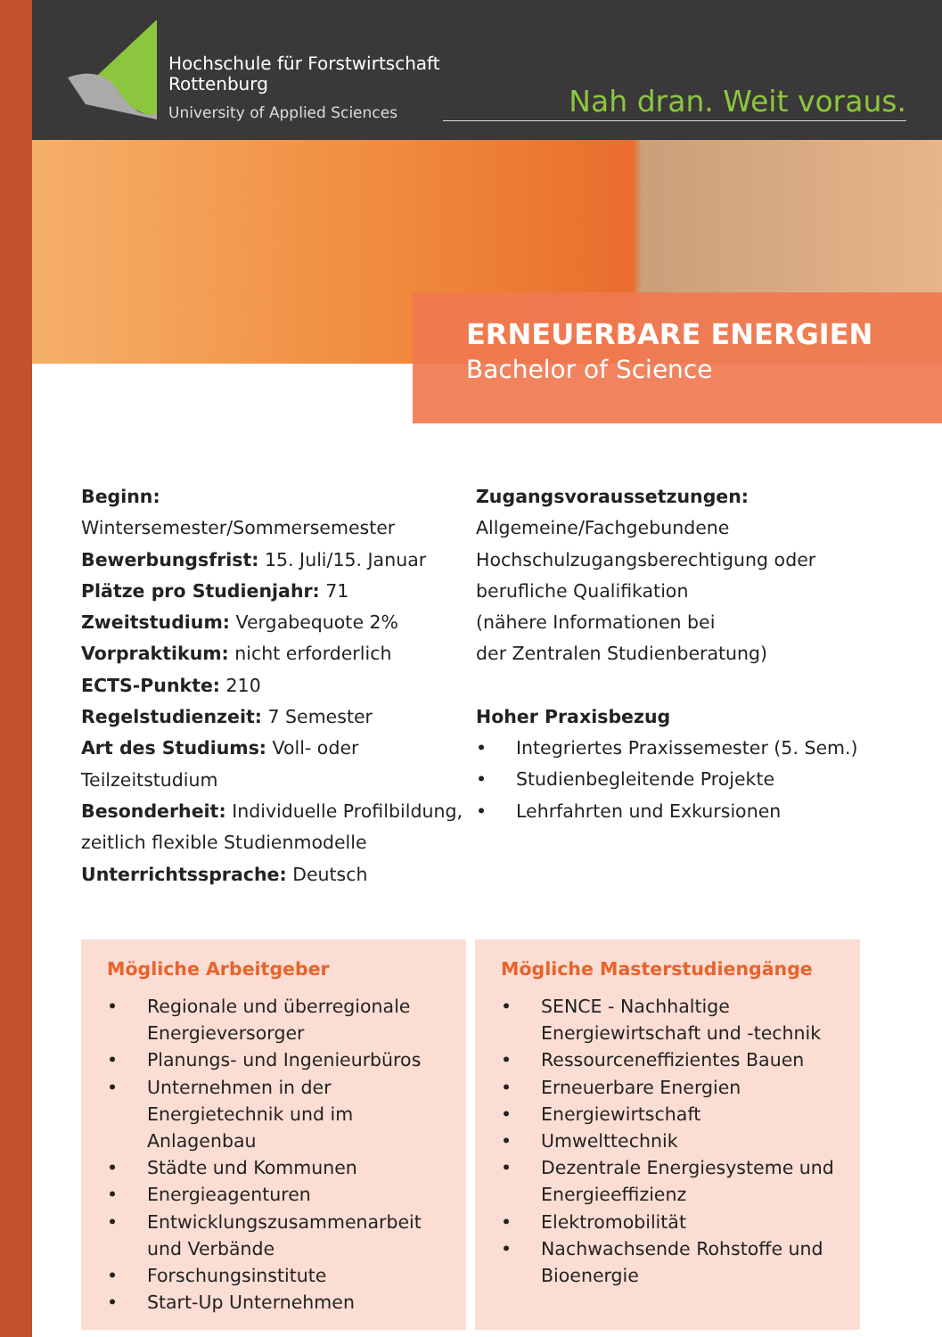Hochschule für Forstwirtschaft
Rottenburg
University of Applied Sciences
Nah dran. Weit voraus.
ERNEUERBARE ENERGIEN
Bachelor of Science
Beginn: Wintersemester/Sommersemester
Bewerbungsfrist: 15. Juli/15. Januar
Plätze pro Studienjahr: 71
Zweitstudium: Vergabequote 2%
Vorpraktikum: nicht erforderlich
ECTS-Punkte: 210
Regelstudienzeit: 7 Semester
Art des Studiums: Voll- oder Teilzeitstudium
Besonderheit: Individuelle Profilbildung, zeitlich flexible Studienmodelle
Unterrichtssprache: Deutsch
Zugangsvoraussetzungen:
Allgemeine/Fachgebundene
Hochschulzugangsberechtigung oder
berufliche Qualifikation
(nähere Informationen bei
der Zentralen Studienberatung)
Hoher Praxisbezug
Integriertes Praxissemester (5. Sem.)
Studienbegleitende Projekte
Lehrfahrten und Exkursionen
Mögliche Arbeitgeber
Regionale und überregionale Energieversorger
Planungs- und Ingenieurbüros
Unternehmen in der Energietechnik und im Anlagenbau
Städte und Kommunen
Energieagenturen
Entwicklungszusammenarbeit und Verbände
Forschungsinstitute
Start-Up Unternehmen
Mögliche Masterstudiengänge
SENCE - Nachhaltige Energiewirtschaft und -technik
Ressourceneffizientes Bauen
Erneuerbare Energien
Energiewirtschaft
Umwelttechnik
Dezentrale Energiesysteme und Energieeffizienz
Elektromobilität
Nachwachsende Rohstoffe und Bioenergie